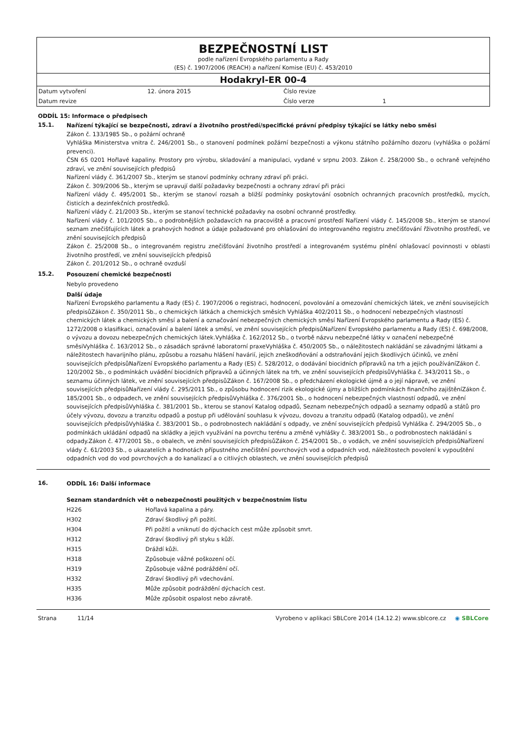BEZPEČNOSTNÍ LIST
podle nařízení Evropského parlamentu a Rady
(ES) č. 1907/2006 (REACH) a nařízení Komise (EU) č. 453/2010
Hodakryl-ER 00-4
| Datum vytvoření | 12. února 2015 | Číslo revize | |
| Datum revize | | Číslo verze | 1 |
ODDÍL 15: Informace o předpisech
15.1.
Nařízení týkající se bezpečnosti, zdraví a životního prostředí/specifické právní předpisy týkající se látky nebo směsi
Zákon č. 133/1985 Sb., o požární ochraně
Vyhláška Ministerstva vnitra č. 246/2001 Sb., o stanovení podmínek požární bezpečnosti a výkonu státního požárního dozoru (vyhláška o požární prevenci).
ČSN 65 0201 Hořlavé kapaliny. Prostory pro výrobu, skladování a manipulaci, vydané v srpnu 2003. Zákon č. 258/2000 Sb., o ochraně veřejného zdraví, ve znění souvisejících předpisů
Nařízení vlády č. 361/2007 Sb., kterým se stanoví podmínky ochrany zdraví při práci.
Zákon č. 309/2006 Sb., kterým se upravují další požadavky bezpečnosti a ochrany zdraví při práci
Nařízení vlády č. 495/2001 Sb., kterým se stanoví rozsah a bližší podmínky poskytování osobních ochranných pracovních prostředků, mycích, čisticích a dezinfekčních prostředků.
Nařízení vlády č. 21/2003 Sb., kterým se stanoví technické požadavky na osobní ochranné prostředky.
Nařízení vlády č. 101/2005 Sb., o podrobnějších požadavcích na pracoviště a pracovní prostředí Nařízení vlády č. 145/2008 Sb., kterým se stanoví seznam znečišťujících látek a prahových hodnot a údaje požadované pro ohlašování do integrovaného registru znečišťování řživotního prostředí, ve znění souvisejících předpisů
Zákon č. 25/2008 Sb., o integrovaném registru znečišťování životního prostředí a integrovaném systému plnění ohlašovací povinnosti v oblasti životního prostředí, ve znění souvisejících předpisů
Zákon č. 201/2012 Sb., o ochraně ovzduší
15.2.
Posouzení chemické bezpečnosti
Nebylo provedeno
Další údaje
Nařízení Evropského parlamentu a Rady (ES) č. 1907/2006 o registraci, hodnocení, povolování a omezování chemických látek, ve znění souvisejících předpisůZákon č. 350/2011 Sb., o chemických látkách a chemických směsích Vyhláška 402/2011 Sb., o hodnocení nebezpečných vlastností chemických látek a chemických směsí a balení a označování nebezpečných chemických směsí Nařízení Evropského parlamentu a Rady (ES) č. 1272/2008 o klasifikaci, označování a balení látek a směsí, ve znění souvisejících předpisůNařízení Evropského parlamentu a Rady (ES) č. 698/2008, o vývozu a dovozu nebezpečných chemických látek.Vyhláška č. 162/2012 Sb., o tvorbě názvu nebezpečné látky v označení nebezpečné směsiVyhláška č. 163/2012 Sb., o zásadách správné laboratorní praxeVyhláška č. 450/2005 Sb., o náležitostech nakládání se závadnými látkami a náležitostech havarijního plánu, způsobu a rozsahu hlášení havárií, jejich zneškodňování a odstraňování jejich škodlivých účinků, ve znění souvisejících předpisůNařízení Evropského parlamentu a Rady (ES) č. 528/2012, o dodávání biocidních přípravků na trh a jejich používáníZákon č. 120/2002 Sb., o podmínkách uvádění biocidních přípravků a účinných látek na trh, ve znění souvisejících předpisůVyhláška č. 343/2011 Sb., o seznamu účinných látek, ve znění souvisejících předpisůZákon č. 167/2008 Sb., o předcházení ekologické újmě a o její nápravě, ve znění souvisejících předpisůNařízení vlády č. 295/2011 Sb., o způsobu hodnocení rizik ekologické újmy a bližších podmínkách finančního zajištěníZákon č. 185/2001 Sb., o odpadech, ve znění souvisejících předpisůVyhláška č. 376/2001 Sb., o hodnocení nebezpečných vlastností odpadů, ve znění souvisejících předpisůVyhláška č. 381/2001 Sb., kterou se stanoví Katalog odpadů, Seznam nebezpečných odpadů a seznamy odpadů a států pro účely vývozu, dovozu a tranzitu odpadů a postup při udělování souhlasu k vývozu, dovozu a tranzitu odpadů (Katalog odpadů), ve znění souvisejících předpisůVyhláška č. 383/2001 Sb., o podrobnostech nakládání s odpady, ve znění souvisejících předpisů Vyhláška č. 294/2005 Sb., o podmínkách ukládání odpadů na skládky a jejich využívání na povrchu terénu a změně vyhlášky č. 383/2001 Sb., o podrobnostech nakládání s odpady.Zákon č. 477/2001 Sb., o obalech, ve znění souvisejících předpisůZákon č. 254/2001 Sb., o vodách, ve znění souvisejících předpisůNařízení vlády č. 61/2003 Sb., o ukazatelích a hodnotách přípustného znečištění povrchových vod a odpadních vod, náležitostech povolení k vypouštění odpadních vod do vod povrchových a do kanalizací a o citlivých oblastech, ve znění souvisejících předpisů
16.
ODDÍL 16: Další informace
Seznam standardních vět o nebezpečnosti použitých v bezpečnostním listu
| H226 | Hořlavá kapalina a páry. |
| H302 | Zdraví škodlivý při požití. |
| H304 | Při požití a vniknutí do dýchacích cest může způsobit smrt. |
| H312 | Zdraví škodlivý při styku s kůží. |
| H315 | Dráždí kůži. |
| H318 | Způsobuje vážné poškození očí. |
| H319 | Způsobuje vážné podráždění očí. |
| H332 | Zdraví škodlivý při vdechování. |
| H335 | Může způsobit podráždění dýchacích cest. |
| H336 | Může způsobit ospalost nebo závratě. |
Strana 11/14 Vyrobeno v aplikaci SBLCore 2014 (14.12.2) www.sblcore.cz ◉ SBLCore